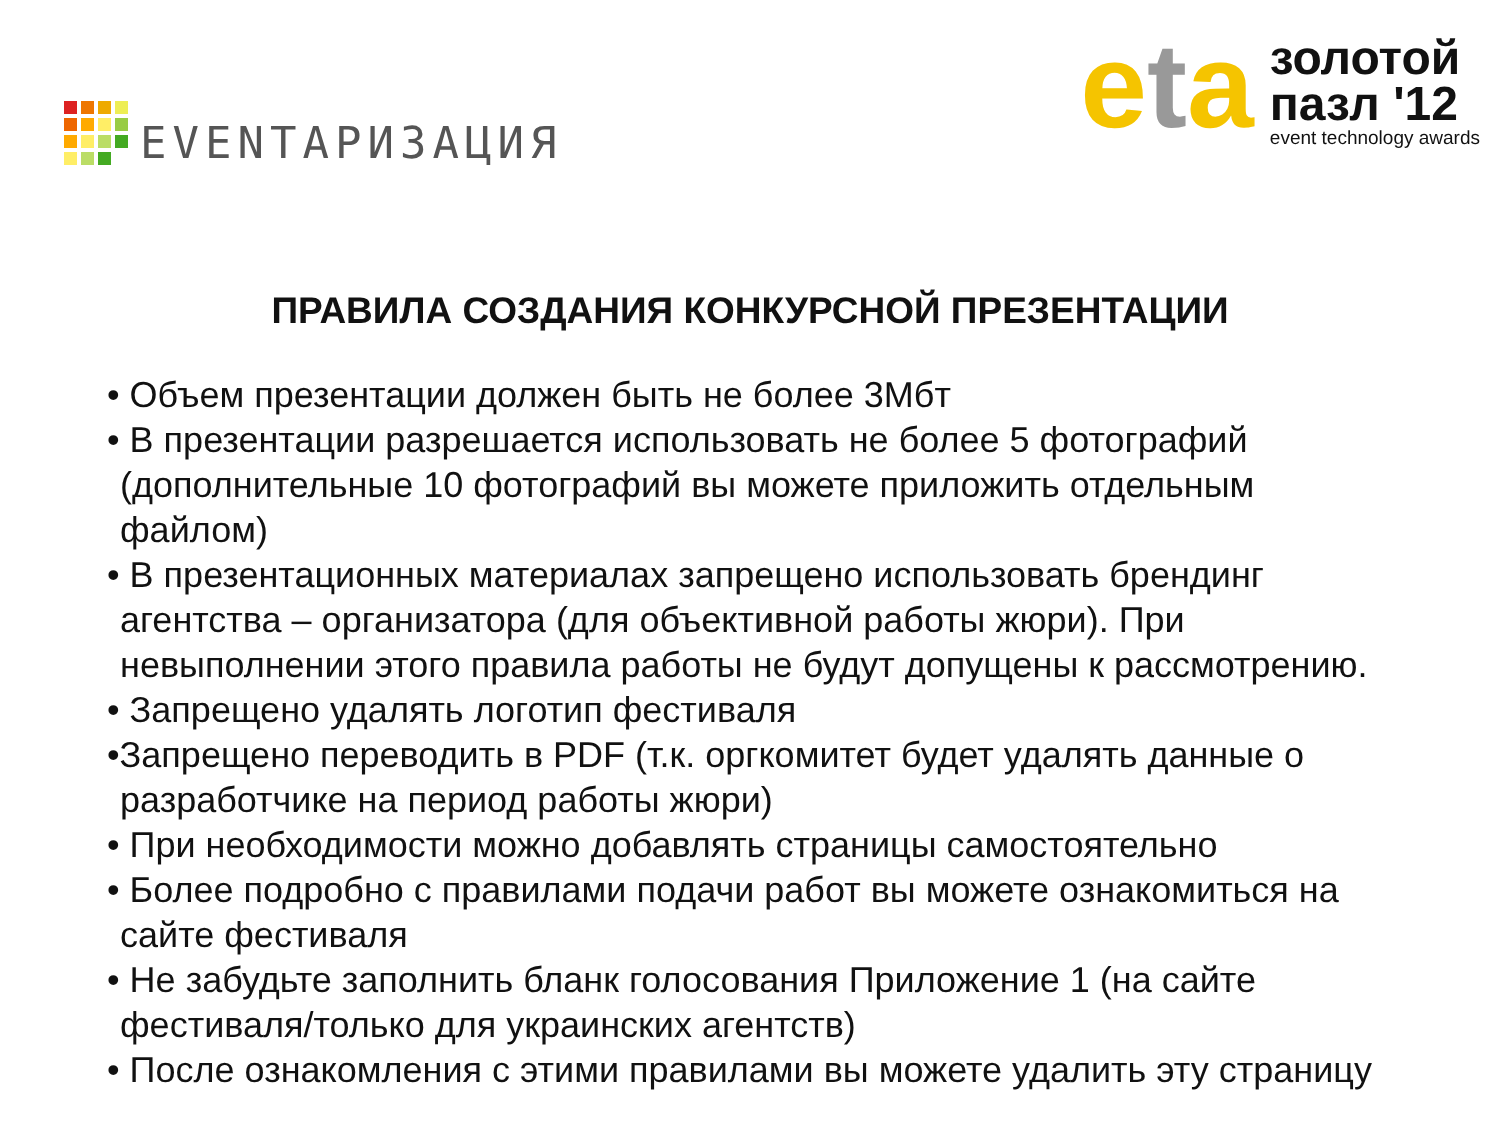EVENTАРИЗАЦИЯ
eta
золотой
пазл '12
event technology awards
ПРАВИЛА СОЗДАНИЯ КОНКУРСНОЙ ПРЕЗЕНТАЦИИ
• Объем презентации должен быть не более 3Мбт
• В презентации разрешается использовать не более 5 фотографий (дополнительные 10 фотографий вы можете приложить отдельным файлом)
• В презентационных материалах запрещено использовать брендинг агентства – организатора (для объективной работы жюри). При невыполнении этого правила работы не будут допущены к рассмотрению.
• Запрещено удалять логотип фестиваля
•Запрещено переводить в PDF (т.к. оргкомитет будет удалять данные о разработчике на период работы жюри)
• При необходимости можно добавлять страницы самостоятельно
• Более подробно с правилами подачи работ вы можете ознакомиться на сайте фестиваля
• Не забудьте заполнить бланк голосования Приложение 1 (на сайте фестиваля/только для украинских агентств)
• После ознакомления с этими правилами вы можете удалить эту страницу